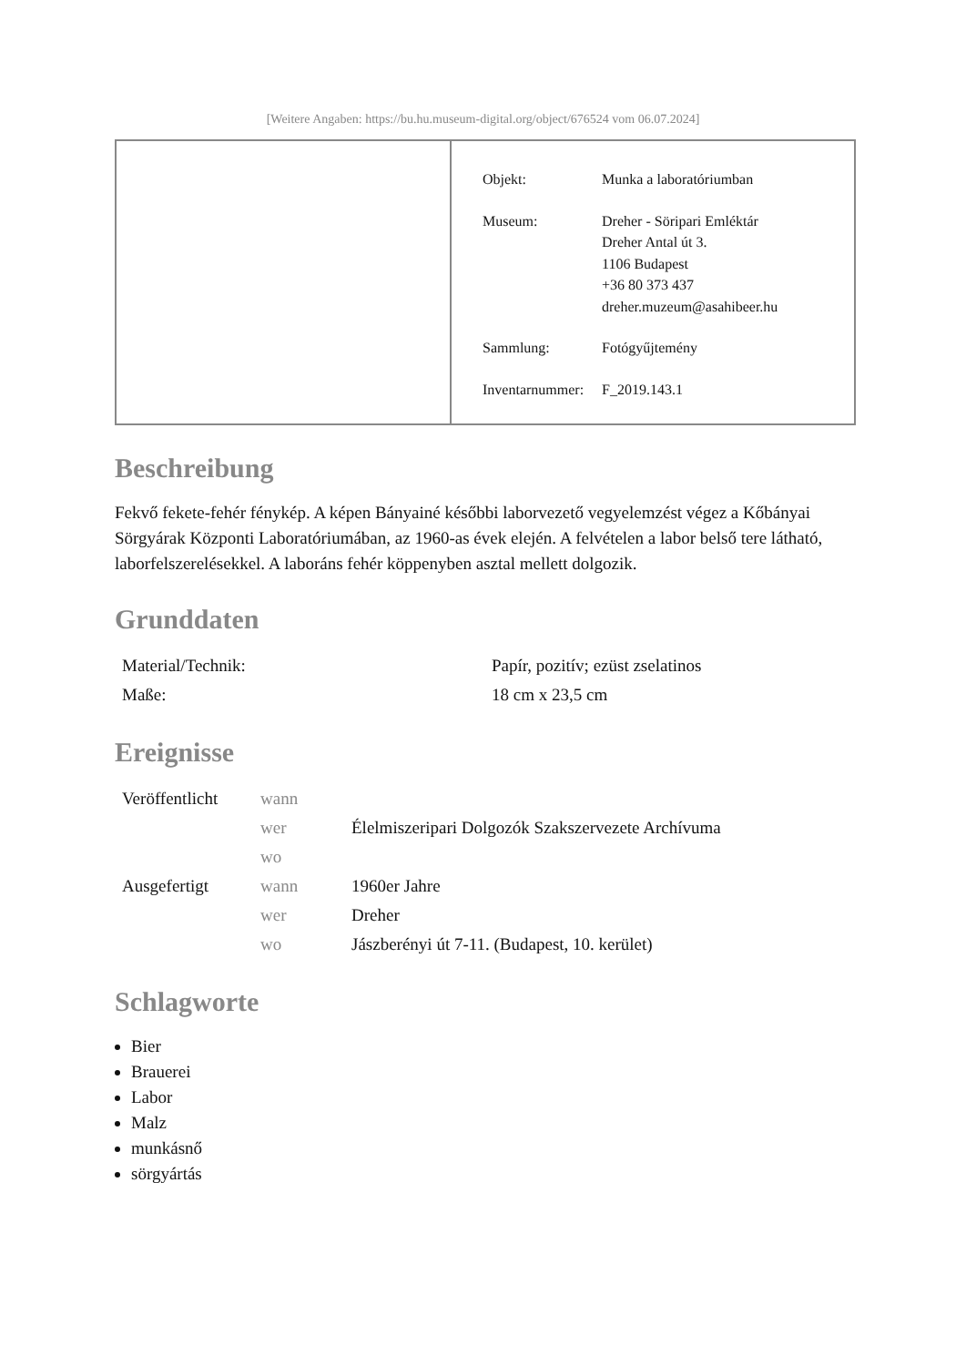[Weitere Angaben: https://bu.hu.museum-digital.org/object/676524 vom 06.07.2024]
| Objekt: | Munka a laboratóriumban |
| Museum: | Dreher - Söripari Emléktár Dreher Antal út 3. 1106 Budapest +36 80 373 437 dreher.muzeum@asahibeer.hu |
| Sammlung: | Fotógyűjtemény |
| Inventarnummer: | F_2019.143.1 |
Beschreibung
Fekvő fekete-fehér fénykép. A képen Bányainé későbbi laborvezető vegyelemzést végez a Kőbányai Sörgyárak Központi Laboratóriumában, az 1960-as évek elején. A felvételen a labor belső tere látható, laborfelszerelésekkel. A laboráns fehér köppenyben asztal mellett dolgozik.
Grunddaten
| Material/Technik: | Papír, pozitív; ezüst zselatinos |
| Maße: | 18 cm x 23,5 cm |
Ereignisse
| Veröffentlicht | wann | |
| | wer | Élelmiszeripari Dolgozók Szakszervezete Archívuma |
| | wo | |
| Ausgefertigt | wann | 1960er Jahre |
| | wer | Dreher |
| | wo | Jászberényi út 7-11. (Budapest, 10. kerület) |
Schlagworte
Bier
Brauerei
Labor
Malz
munkásnő
sörgyártás